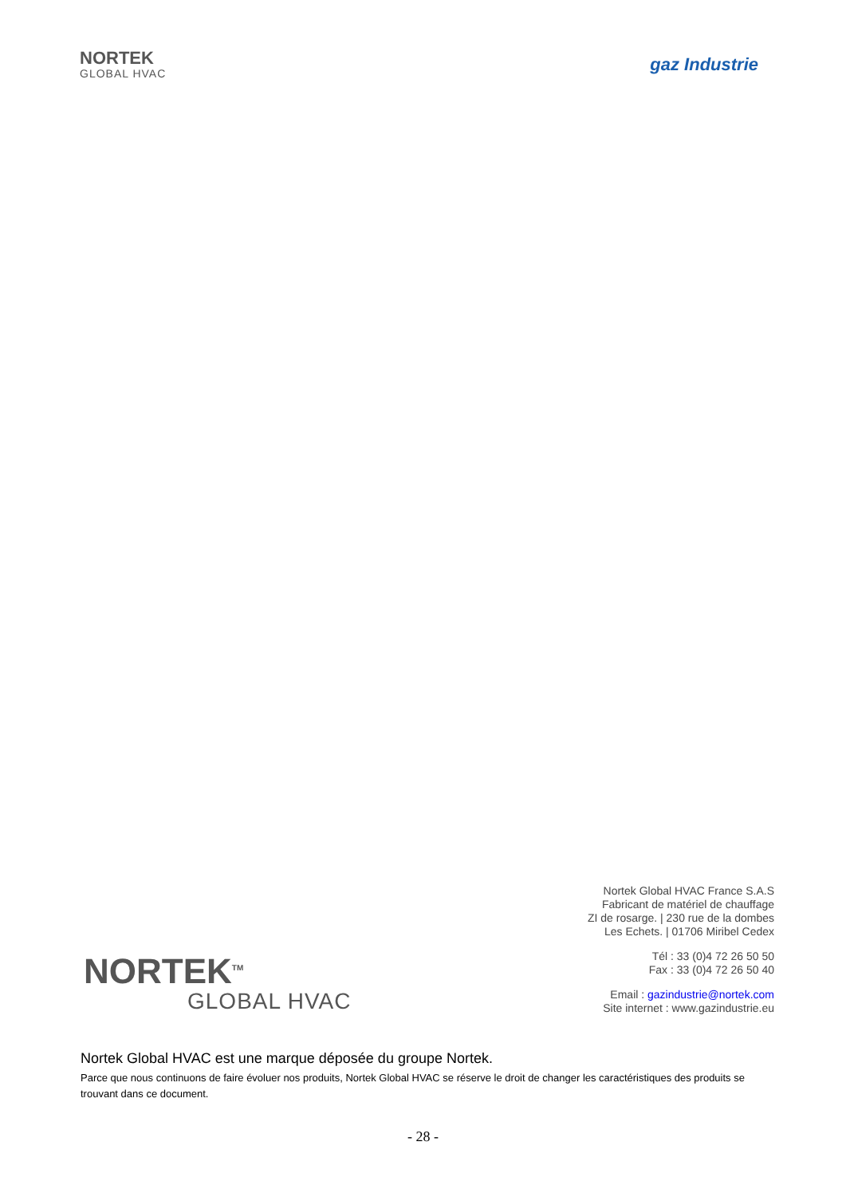NORTEK
GLOBAL HVAC
gaz Industrie
Nortek Global HVAC France S.A.S
Fabricant de matériel de chauffage
ZI de rosarge. | 230 rue de la dombes
Les Echets. | 01706 Miribel Cedex
Tél : 33 (0)4 72 26 50 50
Fax : 33 (0)4 72 26 50 40
Email : gazindustrie@nortek.com
Site internet : www.gazindustrie.eu
NORTEK<sup>TM</sup>
GLOBAL HVAC
Nortek Global HVAC est une marque déposée du groupe Nortek.
Parce que nous continuons de faire évoluer nos produits, Nortek Global HVAC se réserve le droit de changer les caractéristiques des produits se trouvant dans ce document.
- 28 -